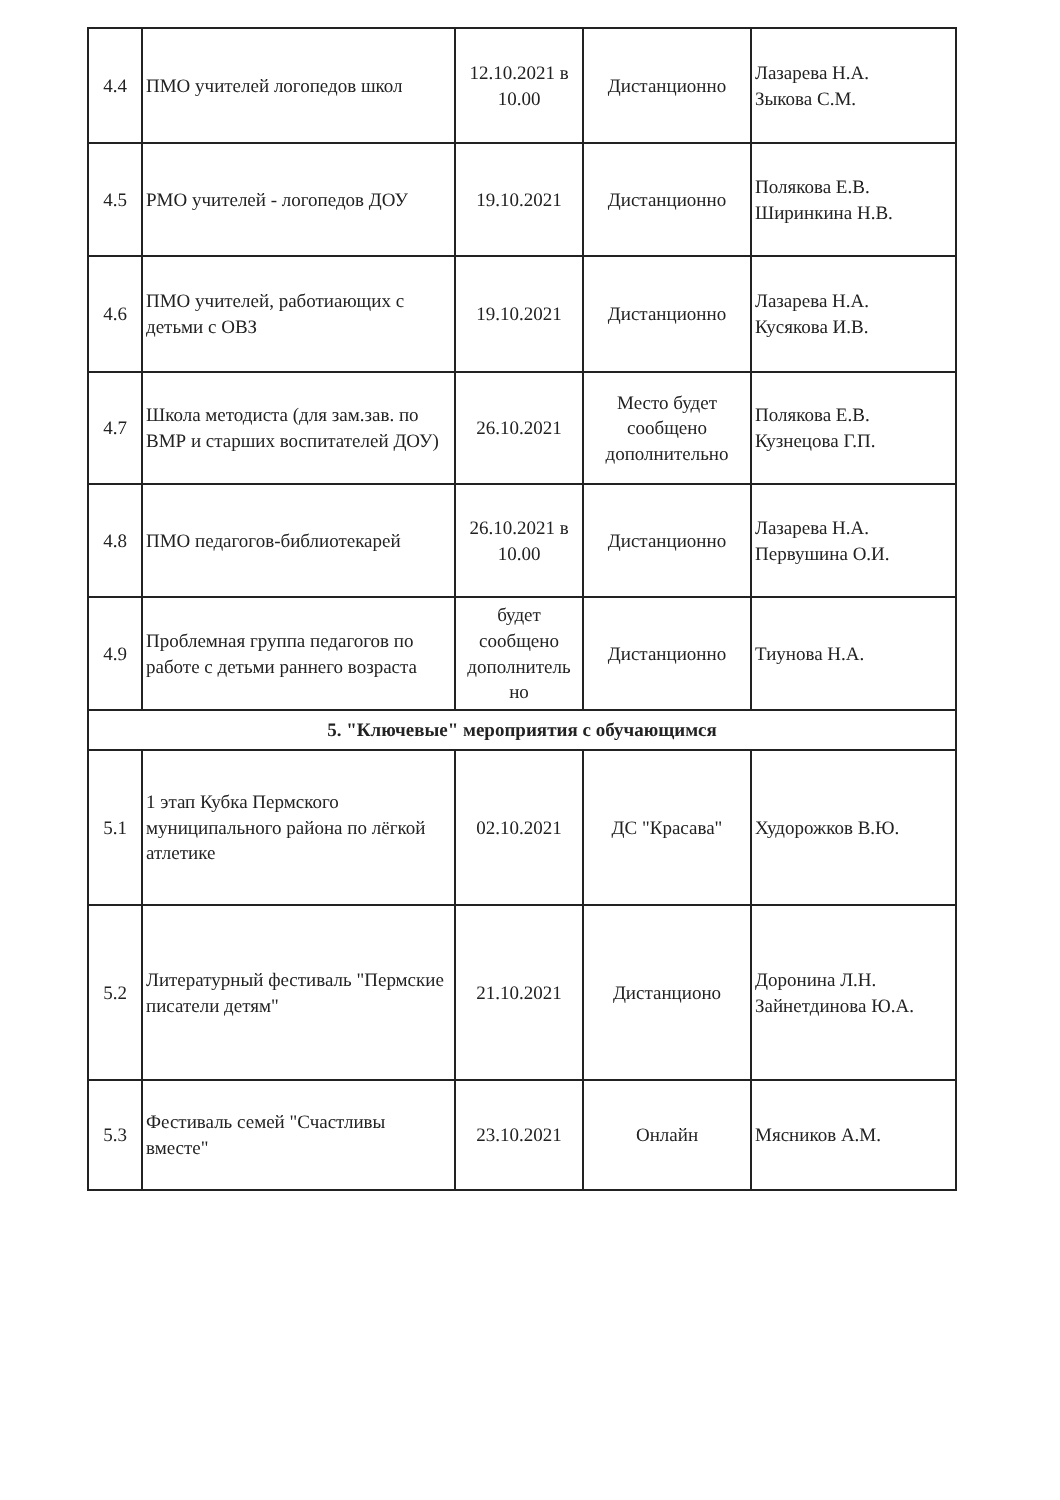| 4.4 | ПМО учителей логопедов школ | 12.10.2021 в 10.00 | Дистанционно | Лазарева Н.А. Зыкова С.М. |
| 4.5 | РМО учителей - логопедов ДОУ | 19.10.2021 | Дистанционно | Полякова Е.В. Ширинкина Н.В. |
| 4.6 | ПМО учителей, работиающих с детьми с ОВЗ | 19.10.2021 | Дистанционно | Лазарева Н.А. Кусякова И.В. |
| 4.7 | Школа методиста (для зам.зав. по ВМР и старших воспитателей ДОУ) | 26.10.2021 | Место будет сообщено дополнительно | Полякова Е.В. Кузнецова Г.П. |
| 4.8 | ПМО педагогов-библиотекарей | 26.10.2021 в 10.00 | Дистанционно | Лазарева Н.А. Первушина О.И. |
| 4.9 | Проблемная группа педагогов по работе с детьми раннего возраста | будет сообщено дополнитель но | Дистанционно | Тиунова Н.А. |
| 5. "Ключевые" мероприятия с обучающимся | | | | |
| 5.1 | 1 этап Кубка Пермского муниципального района по лёгкой атлетике | 02.10.2021 | ДС "Красава" | Худорожков В.Ю. |
| 5.2 | Литературный фестиваль "Пермские писатели детям" | 21.10.2021 | Дистанционо | Доронина Л.Н. Зайнетдинова Ю.А. |
| 5.3 | Фестиваль семей "Счастливы вместе" | 23.10.2021 | Онлайн | Мясников А.М. |